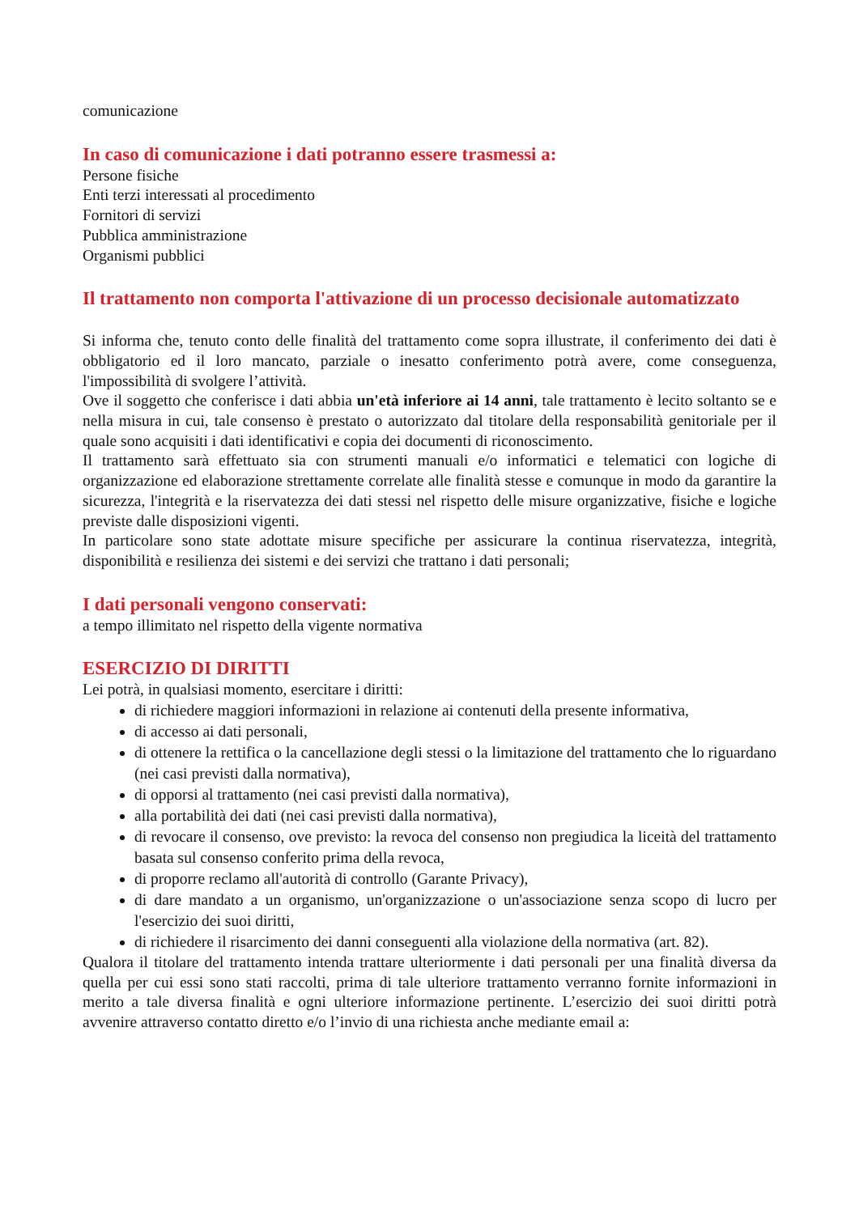comunicazione
In caso di comunicazione i dati potranno essere trasmessi a:
Persone fisiche
Enti terzi interessati al procedimento
Fornitori di servizi
Pubblica amministrazione
Organismi pubblici
Il trattamento non comporta l'attivazione di un processo decisionale automatizzato
Si informa che, tenuto conto delle finalità del trattamento come sopra illustrate, il conferimento dei dati è obbligatorio ed il loro mancato, parziale o inesatto conferimento potrà avere, come conseguenza, l'impossibilità di svolgere l’attività.
Ove il soggetto che conferisce i dati abbia un'età inferiore ai 14 anni, tale trattamento è lecito soltanto se e nella misura in cui, tale consenso è prestato o autorizzato dal titolare della responsabilità genitoriale per il quale sono acquisiti i dati identificativi e copia dei documenti di riconoscimento.
Il trattamento sarà effettuato sia con strumenti manuali e/o informatici e telematici con logiche di organizzazione ed elaborazione strettamente correlate alle finalità stesse e comunque in modo da garantire la sicurezza, l'integrità e la riservatezza dei dati stessi nel rispetto delle misure organizzative, fisiche e logiche previste dalle disposizioni vigenti.
In particolare sono state adottate misure specifiche per assicurare la continua riservatezza, integrità, disponibilità e resilienza dei sistemi e dei servizi che trattano i dati personali;
I dati personali vengono conservati:
a tempo illimitato nel rispetto della vigente normativa
ESERCIZIO DI DIRITTI
Lei potrà, in qualsiasi momento, esercitare i diritti:
di richiedere maggiori informazioni in relazione ai contenuti della presente informativa,
di accesso ai dati personali,
di ottenere la rettifica o la cancellazione degli stessi o la limitazione del trattamento che lo riguardano (nei casi previsti dalla normativa),
di opporsi al trattamento (nei casi previsti dalla normativa),
alla portabilità dei dati (nei casi previsti dalla normativa),
di revocare il consenso, ove previsto: la revoca del consenso non pregiudica la liceità del trattamento basata sul consenso conferito prima della revoca,
di proporre reclamo all'autorità di controllo (Garante Privacy),
di dare mandato a un organismo, un'organizzazione o un'associazione senza scopo di lucro per l'esercizio dei suoi diritti,
di richiedere il risarcimento dei danni conseguenti alla violazione della normativa (art. 82).
Qualora il titolare del trattamento intenda trattare ulteriormente i dati personali per una finalità diversa da quella per cui essi sono stati raccolti, prima di tale ulteriore trattamento verranno fornite informazioni in merito a tale diversa finalità e ogni ulteriore informazione pertinente. L’esercizio dei suoi diritti potrà avvenire attraverso contatto diretto e/o l’invio di una richiesta anche mediante email a: